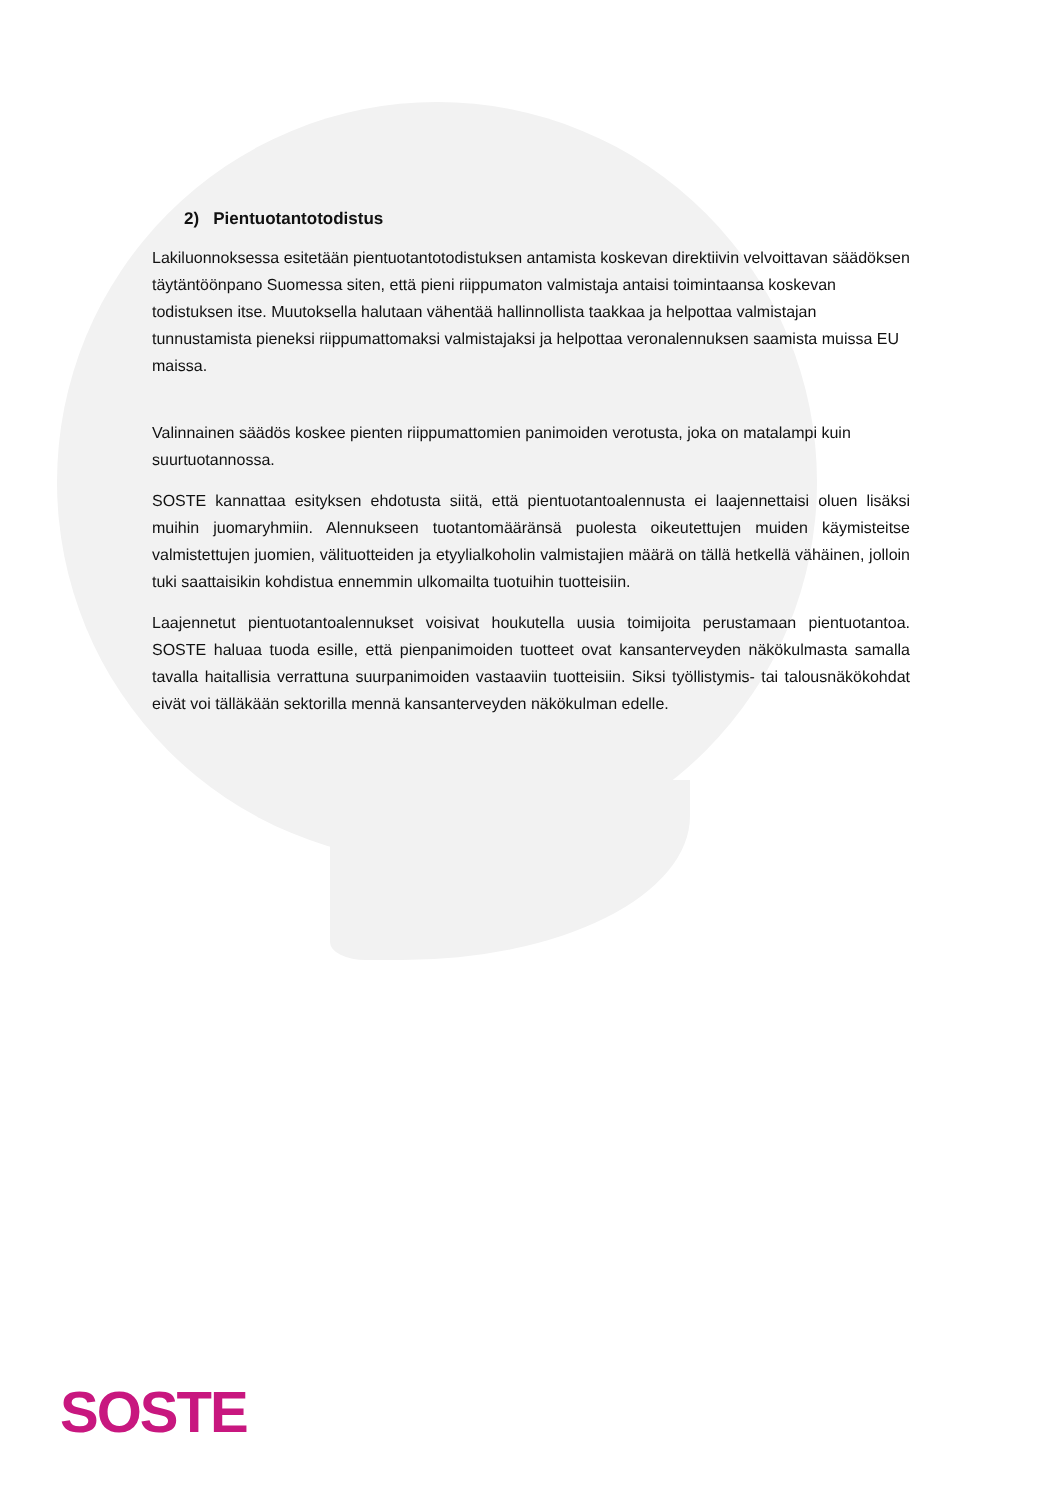2) Pientuotantotodistus
Lakiluonnoksessa esitetään pientuotantotodistuksen antamista koskevan direktiivin velvoittavan säädöksen täytäntöönpano Suomessa siten, että pieni riippumaton valmistaja antaisi toimintaansa koskevan todistuksen itse. Muutoksella halutaan vähentää hallinnollista taakkaa ja helpottaa valmistajan tunnustamista pieneksi riippumattomaksi valmistajaksi ja helpottaa veronalennuksen saamista muissa EU maissa.
Valinnainen säädös koskee pienten riippumattomien panimoiden verotusta, joka on matalampi kuin suurtuotannossa.
SOSTE kannattaa esityksen ehdotusta siitä, että pientuotantoalennusta ei laajennettaisi oluen lisäksi muihin juomaryhmiin. Alennukseen tuotantomääränsä puolesta oikeutettujen muiden käymisteitse valmistettujen juomien, välituotteiden ja etyylialkoholin valmistajien määrä on tällä hetkellä vähäinen, jolloin tuki saattaisikin kohdistua ennemmin ulkomailta tuotuihin tuotteisiin.
Laajennetut pientuotantoalennukset voisivat houkutella uusia toimijoita perustamaan pientuotantoa. SOSTE haluaa tuoda esille, että pienpanimoiden tuotteet ovat kansanterveyden näkökulmasta samalla tavalla haitallisia verrattuna suurpanimoiden vastaaviin tuotteisiin. Siksi työllistymis- tai talousnäkökohdat eivät voi tälläkään sektorilla mennä kansanterveyden näkökulman edelle.
SOSTE